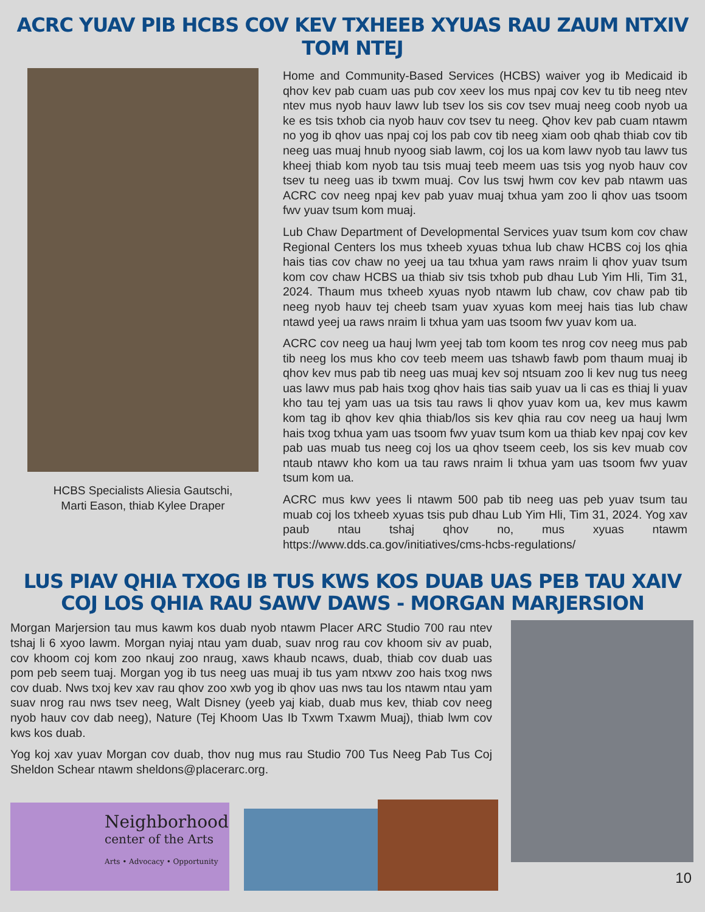ACRC YUAV PIB HCBS COV KEV TXHEEB XYUAS RAU ZAUM NTXIV TOM NTEJ
HCBS Specialists Aliesia Gautschi,
Marti Eason, thiab Kylee Draper
Home and Community-Based Services (HCBS) waiver yog ib Medicaid ib qhov kev pab cuam uas pub cov xeev los mus npaj cov kev tu tib neeg ntev ntev mus nyob hauv lawv lub tsev los sis cov tsev muaj neeg coob nyob ua ke es tsis txhob cia nyob hauv cov tsev tu neeg. Qhov kev pab cuam ntawm no yog ib qhov uas npaj coj los pab cov tib neeg xiam oob qhab thiab cov tib neeg uas muaj hnub nyoog siab lawm, coj los ua kom lawv nyob tau lawv tus kheej thiab kom nyob tau tsis muaj teeb meem uas tsis yog nyob hauv cov tsev tu neeg uas ib txwm muaj. Cov lus tswj hwm cov kev pab ntawm uas ACRC cov neeg npaj kev pab yuav muaj txhua yam zoo li qhov uas tsoom fwv yuav tsum kom muaj.
Lub Chaw Department of Developmental Services yuav tsum kom cov chaw Regional Centers los mus txheeb xyuas txhua lub chaw HCBS coj los qhia hais tias cov chaw no yeej ua tau txhua yam raws nraim li qhov yuav tsum kom cov chaw HCBS ua thiab siv tsis txhob pub dhau Lub Yim Hli, Tim 31, 2024. Thaum mus txheeb xyuas nyob ntawm lub chaw, cov chaw pab tib neeg nyob hauv tej cheeb tsam yuav xyuas kom meej hais tias lub chaw ntawd yeej ua raws nraim li txhua yam uas tsoom fwv yuav kom ua.
ACRC cov neeg ua hauj lwm yeej tab tom koom tes nrog cov neeg mus pab tib neeg los mus kho cov teeb meem uas tshawb fawb pom thaum muaj ib qhov kev mus pab tib neeg uas muaj kev soj ntsuam zoo li kev nug tus neeg uas lawv mus pab hais txog qhov hais tias saib yuav ua li cas es thiaj li yuav kho tau tej yam uas ua tsis tau raws li qhov yuav kom ua, kev mus kawm kom tag ib qhov kev qhia thiab/los sis kev qhia rau cov neeg ua hauj lwm hais txog txhua yam uas tsoom fwv yuav tsum kom ua thiab kev npaj cov kev pab uas muab tus neeg coj los ua qhov tseem ceeb, los sis kev muab cov ntaub ntawv kho kom ua tau raws nraim li txhua yam uas tsoom fwv yuav tsum kom ua.
ACRC mus kwv yees li ntawm 500 pab tib neeg uas peb yuav tsum tau muab coj los txheeb xyuas tsis pub dhau Lub Yim Hli, Tim 31, 2024. Yog xav paub ntau tshaj qhov no, mus xyuas ntawm https://www.dds.ca.gov/initiatives/cms-hcbs-regulations/
LUS PIAV QHIA TXOG IB TUS KWS KOS DUAB UAS PEB TAU XAIV
COJ LOS QHIA RAU SAWV DAWS - MORGAN MARJERSION
Morgan Marjersion tau mus kawm kos duab nyob ntawm Placer ARC Studio 700 rau ntev tshaj li 6 xyoo lawm. Morgan nyiaj ntau yam duab, suav nrog rau cov khoom siv av puab, cov khoom coj kom zoo nkauj zoo nraug, xaws khaub ncaws, duab, thiab cov duab uas pom peb seem tuaj. Morgan yog ib tus neeg uas muaj ib tus yam ntxwv zoo hais txog nws cov duab. Nws txoj kev xav rau qhov zoo xwb yog ib qhov uas nws tau los ntawm ntau yam suav nrog rau nws tsev neeg, Walt Disney (yeeb yaj kiab, duab mus kev, thiab cov neeg nyob hauv cov dab neeg), Nature (Tej Khoom Uas Ib Txwm Txawm Muaj), thiab lwm cov kws kos duab.
Yog koj xav yuav Morgan cov duab, thov nug mus rau Studio 700 Tus Neeg Pab Tus Coj Sheldon Schear ntawm sheldons@placerarc.org.
Neighborhood
center of the Arts
Arts • Advocacy • Opportunity
10